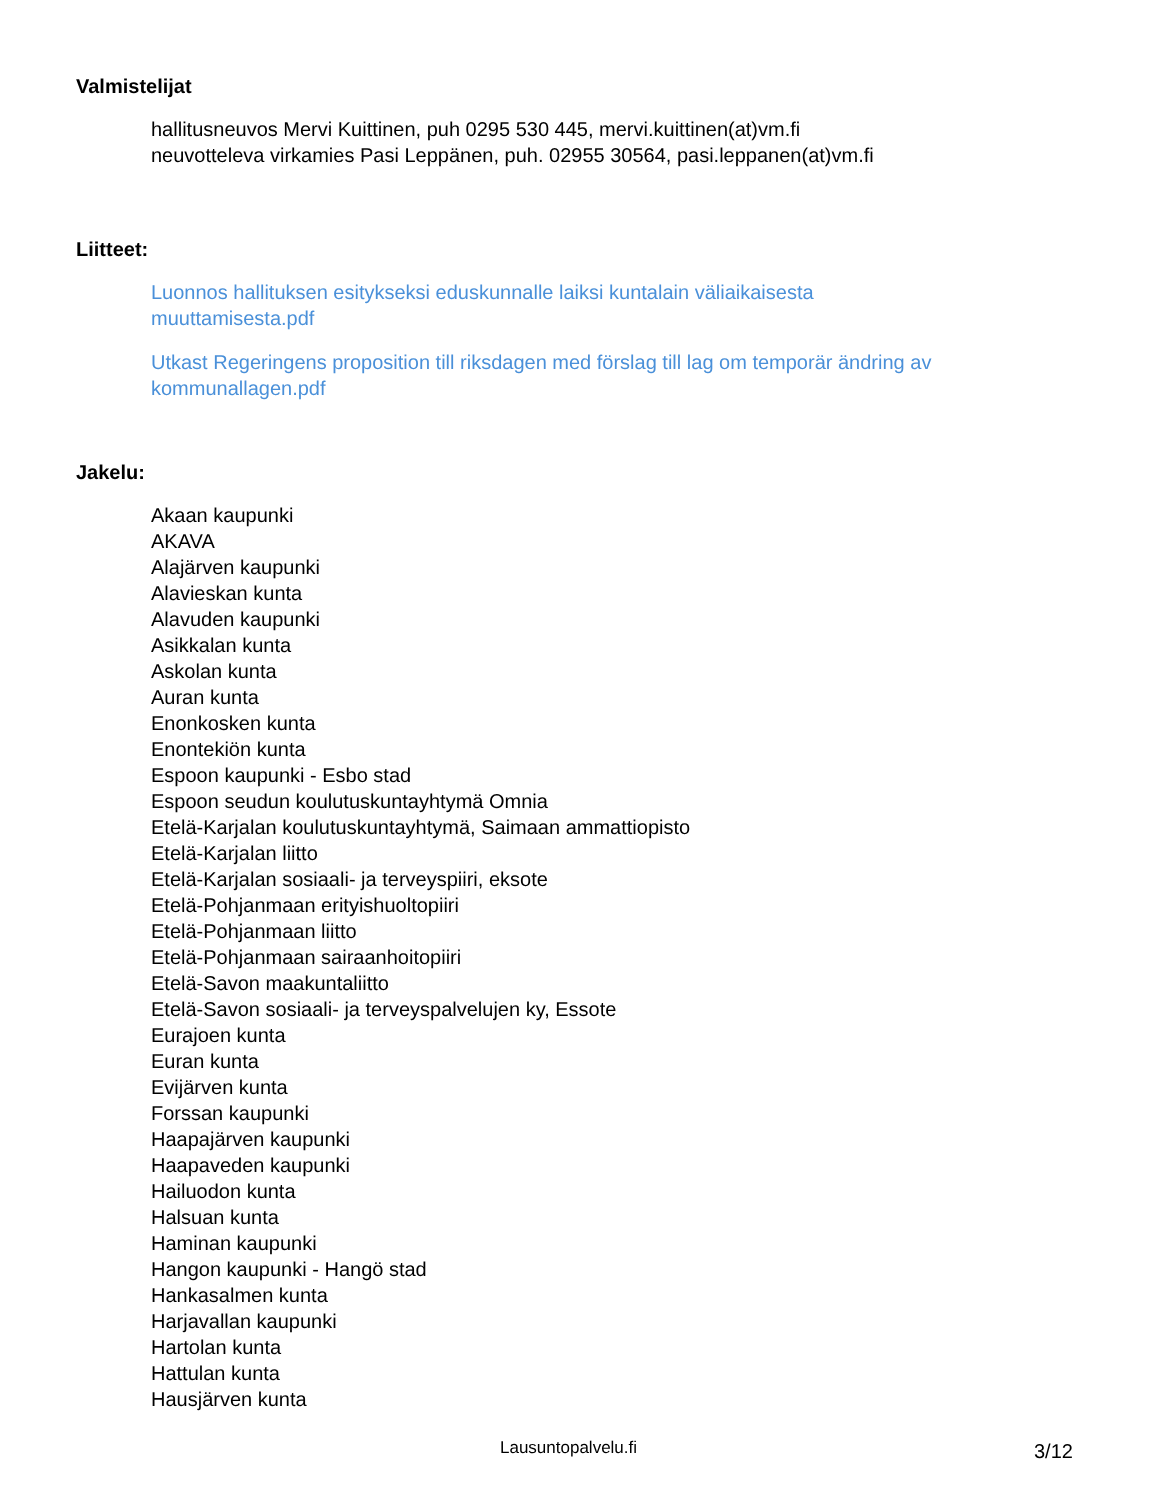Valmistelijat
hallitusneuvos Mervi Kuittinen, puh 0295 530 445, mervi.kuittinen(at)vm.fi
neuvotteleva virkamies Pasi Leppänen, puh. 02955 30564, pasi.leppanen(at)vm.fi
Liitteet:
Luonnos hallituksen esitykseksi eduskunnalle laiksi kuntalain väliaikaisesta
muuttamisesta.pdf
Utkast Regeringens proposition till riksdagen med förslag till lag om temporär ändring av
kommunallagen.pdf
Jakelu:
Akaan kaupunki
AKAVA
Alajärven kaupunki
Alavieskan kunta
Alavuden kaupunki
Asikkalan kunta
Askolan kunta
Auran kunta
Enonkosken kunta
Enontekiön kunta
Espoon kaupunki - Esbo stad
Espoon seudun koulutuskuntayhtymä Omnia
Etelä-Karjalan koulutuskuntayhtymä, Saimaan ammattiopisto
Etelä-Karjalan liitto
Etelä-Karjalan sosiaali- ja terveyspiiri, eksote
Etelä-Pohjanmaan erityishuoltopiiri
Etelä-Pohjanmaan liitto
Etelä-Pohjanmaan sairaanhoitopiiri
Etelä-Savon maakuntaliitto
Etelä-Savon sosiaali- ja terveyspalvelujen ky, Essote
Eurajoen kunta
Euran kunta
Evijärven kunta
Forssan kaupunki
Haapajärven kaupunki
Haapaveden kaupunki
Hailuodon kunta
Halsuan kunta
Haminan kaupunki
Hangon kaupunki - Hangö stad
Hankasalmen kunta
Harjavallan kaupunki
Hartolan kunta
Hattulan kunta
Hausjärven kunta
Lausuntopalvelu.fi 3/12